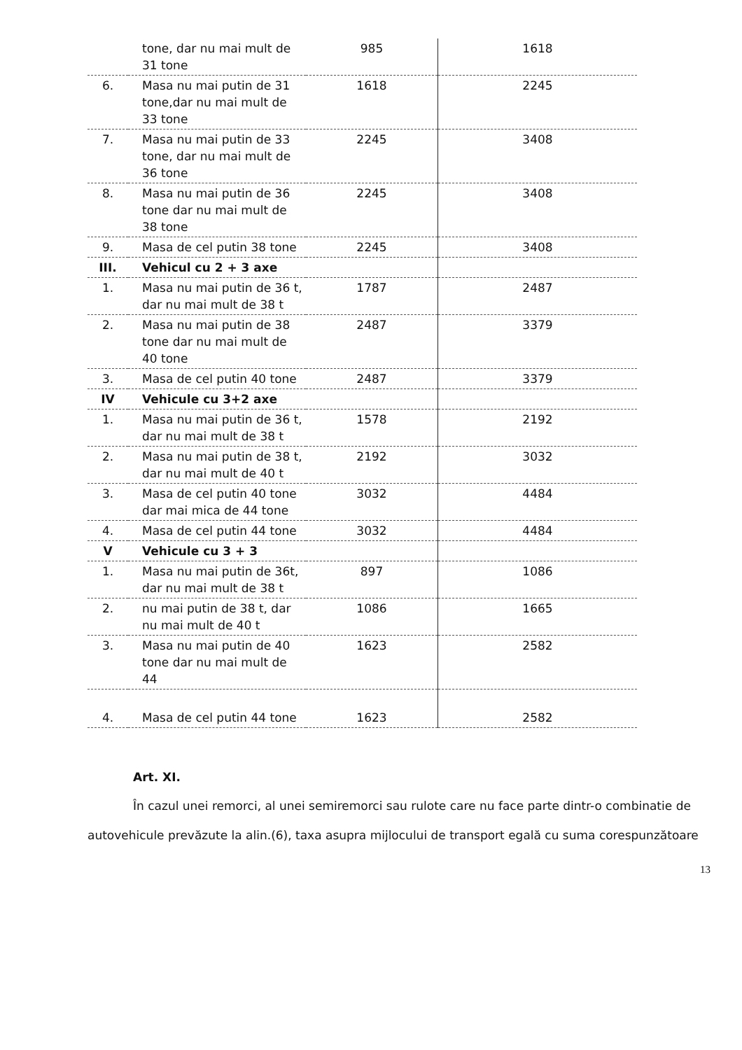| | tone, dar nu mai mult de 31 tone | 985 | 1618 |
| 6. | Masa nu mai putin de 31 tone,dar nu mai mult de 33 tone | 1618 | 2245 |
| 7. | Masa nu mai putin de 33 tone, dar nu mai mult de 36 tone | 2245 | 3408 |
| 8. | Masa nu mai putin de 36 tone dar nu mai mult de 38 tone | 2245 | 3408 |
| 9. | Masa de cel putin 38 tone | 2245 | 3408 |
| III. | Vehicul cu 2 + 3 axe | | |
| 1. | Masa nu mai putin de 36 t, dar nu mai mult de 38 t | 1787 | 2487 |
| 2. | Masa nu mai putin de 38 tone dar nu mai mult de 40 tone | 2487 | 3379 |
| 3. | Masa de cel putin 40 tone | 2487 | 3379 |
| IV | Vehicule cu 3+2 axe | | |
| 1. | Masa nu mai putin de 36 t, dar nu mai mult de 38 t | 1578 | 2192 |
| 2. | Masa nu mai putin de 38 t, dar nu mai mult de 40 t | 2192 | 3032 |
| 3. | Masa de cel putin 40 tone dar mai mica de 44 tone | 3032 | 4484 |
| 4. | Masa de cel putin 44 tone | 3032 | 4484 |
| V | Vehicule cu 3 + 3 | | |
| 1. | Masa nu mai putin de 36t, dar nu mai mult de 38 t | 897 | 1086 |
| 2. | nu mai putin de 38 t, dar nu mai mult de 40 t | 1086 | 1665 |
| 3. | Masa nu mai putin de 40 tone dar nu mai mult de 44 | 1623 | 2582 |
| 4. | Masa de cel putin 44 tone | 1623 | 2582 |
Art. XI.
În cazul unei remorci, al unei semiremorci sau rulote care nu face parte dintr-o combinatie de autovehicule prevăzute la alin.(6), taxa asupra mijlocului de transport egală cu suma corespunzătoare
13